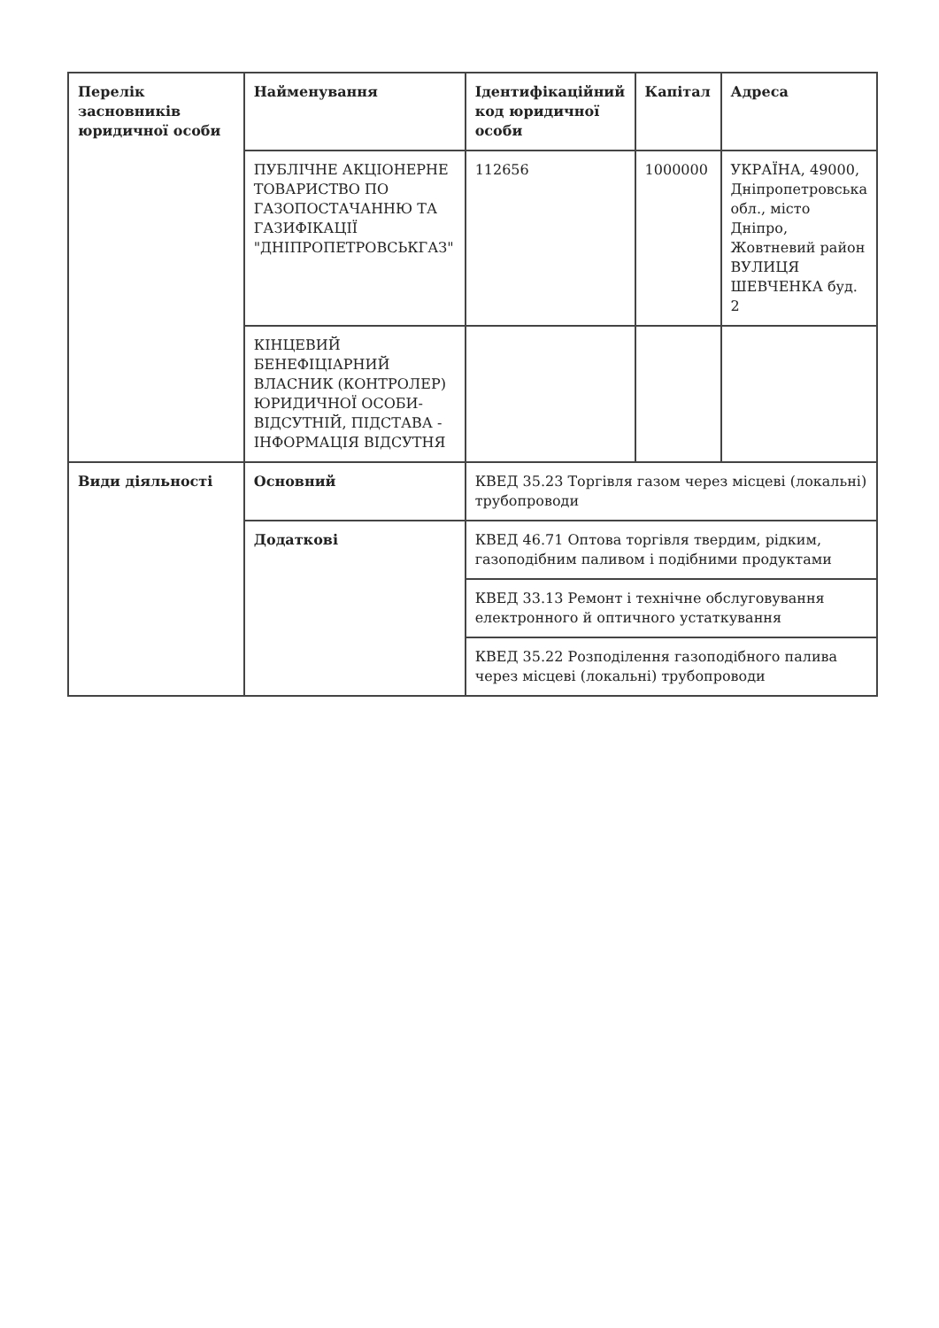| Перелік засновників юридичної особи | Найменування | Ідентифікаційний код юридичної особи | Капітал | Адреса |
| --- | --- | --- | --- | --- |
| | ПУБЛІЧНЕ АКЦІОНЕРНЕ ТОВАРИСТВО ПО ГАЗОПОСТАЧАННЮ ТА ГАЗИФІКАЦІЇ "ДНІПРОПЕТРОВСЬКГАЗ" | 112656 | 1000000 | УКРАЇНА, 49000, Дніпропетровська обл., місто Дніпро, Жовтневий район ВУЛИЦЯ ШЕВЧЕНКА буд. 2 |
| | КІНЦЕВИЙ БЕНЕФІЦІАРНИЙ ВЛАСНИК (КОНТРОЛЕР) ЮРИДИЧНОЇ ОСОБИ-ВІДСУТНІЙ, ПІДСТАВА - ІНФОРМАЦІЯ ВІДСУТНЯ | | | |
| Види діяльності | Основний | КВЕД 35.23 Торгівля газом через місцеві (локальні) трубопроводи | | |
| | Додаткові | КВЕД 46.71 Оптова торгівля твердим, рідким, газоподібним паливом і подібними продуктами | | |
| | | КВЕД 33.13 Ремонт і технічне обслуговування електронного й оптичного устаткування | | |
| | | КВЕД 35.22 Розподілення газоподібного палива через місцеві (локальні) трубопроводи | | |